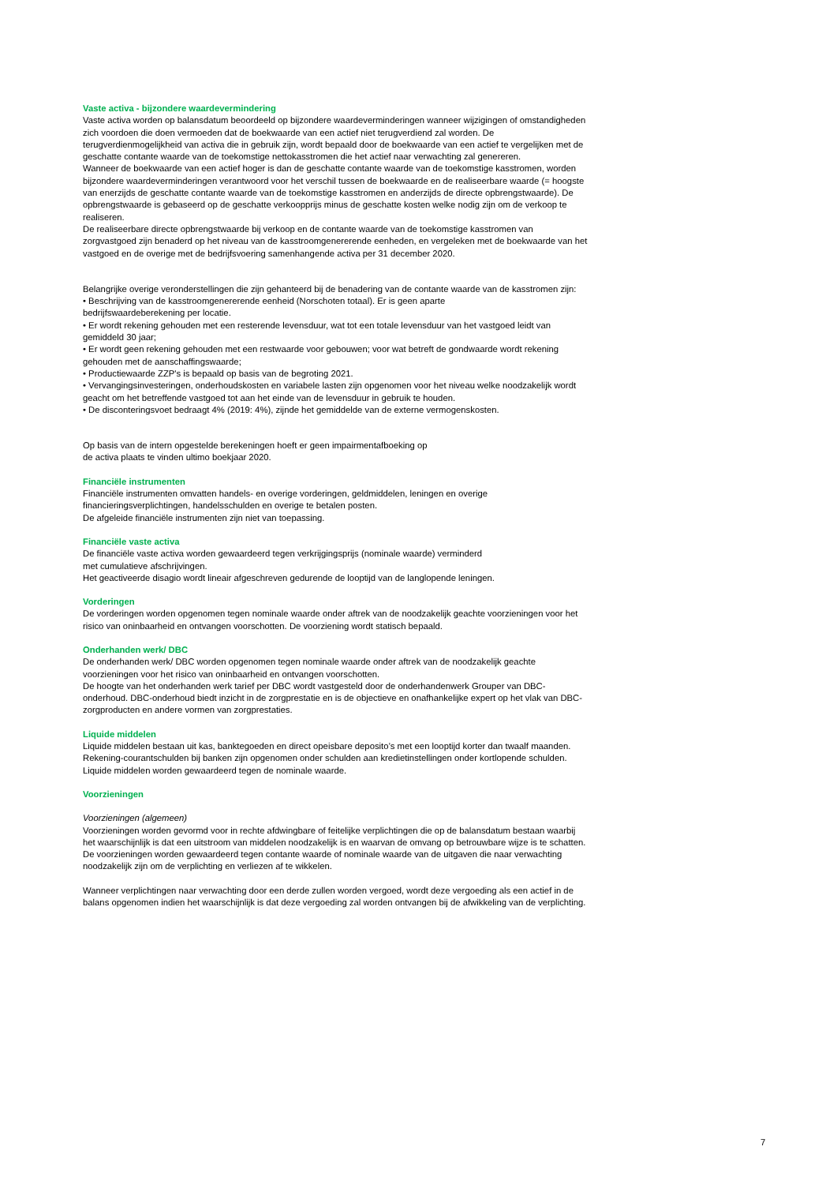Vaste activa - bijzondere waardevermindering
Vaste activa worden op balansdatum beoordeeld op bijzondere waardeverminderingen wanneer wijzigingen of omstandigheden zich voordoen die doen vermoeden dat de boekwaarde van een actief niet terugverdiend zal worden. De terugverdienmogelijkheid van activa die in gebruik zijn, wordt bepaald door de boekwaarde van een actief te vergelijken met de geschatte contante waarde van de toekomstige nettokasstromen die het actief naar verwachting zal genereren.
Wanneer de boekwaarde van een actief hoger is dan de geschatte contante waarde van de toekomstige kasstromen, worden bijzondere waardeverminderingen verantwoord voor het verschil tussen de boekwaarde en de realiseerbare waarde (= hoogste van enerzijds de geschatte contante waarde van de toekomstige kasstromen en anderzijds de directe opbrengstwaarde). De opbrengstwaarde is gebaseerd op de geschatte verkoopprijs minus de geschatte kosten welke nodig zijn om de verkoop te realiseren.
De realiseerbare directe opbrengstwaarde bij verkoop en de contante waarde van de toekomstige kasstromen van zorgvastgoed zijn benaderd op het niveau van de kasstroomgenererende eenheden, en vergeleken met de boekwaarde van het vastgoed en de overige met de bedrijfsvoering samenhangende activa per 31 december 2020.
Belangrijke overige veronderstellingen die zijn gehanteerd bij de benadering van de contante waarde van de kasstromen zijn:
• Beschrijving van de kasstroomgenererende eenheid (Norschoten totaal). Er is geen aparte
bedrijfswaardeberekening per locatie.
• Er wordt rekening gehouden met een resterende levensduur, wat tot een totale levensduur van het vastgoed leidt van gemiddeld 30 jaar;
• Er wordt geen rekening gehouden met een restwaarde voor gebouwen; voor wat betreft de gondwaarde wordt rekening gehouden met de aanschaffingswaarde;
• Productiewaarde ZZP's is bepaald op basis van de begroting 2021.
• Vervangingsinvesteringen, onderhoudskosten en variabele lasten zijn opgenomen voor het niveau welke noodzakelijk wordt geacht om het betreffende vastgoed tot aan het einde van de levensduur in gebruik te houden.
• De disconteringsvoet bedraagt 4% (2019: 4%), zijnde het gemiddelde van de externe vermogenskosten.
Op basis van de intern opgestelde berekeningen hoeft er geen impairmentafboeking op
de activa plaats te vinden ultimo boekjaar 2020.
Financiële instrumenten
Financiële instrumenten omvatten handels- en overige vorderingen, geldmiddelen, leningen en overige financieringsverplichtingen, handelsschulden en overige te betalen posten.
De afgeleide financiële instrumenten zijn niet van toepassing.
Financiële vaste activa
De financiële vaste activa worden gewaardeerd tegen verkrijgingsprijs (nominale waarde) verminderd
met cumulatieve afschrijvingen.
Het geactiveerde disagio wordt lineair afgeschreven gedurende de looptijd van de langlopende leningen.
Vorderingen
De vorderingen worden opgenomen tegen nominale waarde onder aftrek van de noodzakelijk geachte voorzieningen voor het risico van oninbaarheid en ontvangen voorschotten. De voorziening wordt statisch bepaald.
Onderhanden werk/ DBC
De onderhanden werk/ DBC worden opgenomen tegen nominale waarde onder aftrek van de noodzakelijk geachte voorzieningen voor het risico van oninbaarheid en ontvangen voorschotten.
De hoogte van het onderhanden werk tarief per DBC wordt vastgesteld door de onderhandenwerk Grouper van DBC-onderhoud. DBC-onderhoud biedt inzicht in de zorgprestatie en is de objectieve en onafhankelijke expert op het vlak van DBC-zorgproducten en andere vormen van zorgprestaties.
Liquide middelen
Liquide middelen bestaan uit kas, banktegoeden en direct opeisbare deposito’s met een looptijd korter dan twaalf maanden. Rekening-courantschulden bij banken zijn opgenomen onder schulden aan kredietinstellingen onder kortlopende schulden. Liquide middelen worden gewaardeerd tegen de nominale waarde.
Voorzieningen
Voorzieningen (algemeen)
Voorzieningen worden gevormd voor in rechte afdwingbare of feitelijke verplichtingen die op de balansdatum bestaan waarbij het waarschijnlijk is dat een uitstroom van middelen noodzakelijk is en waarvan de omvang op betrouwbare wijze is te schatten. De voorzieningen worden gewaardeerd tegen contante waarde of nominale waarde van de uitgaven die naar verwachting noodzakelijk zijn om de verplichting en verliezen af te wikkelen.
Wanneer verplichtingen naar verwachting door een derde zullen worden vergoed, wordt deze vergoeding als een actief in de balans opgenomen indien het waarschijnlijk is dat deze vergoeding zal worden ontvangen bij de afwikkeling van de verplichting.
7